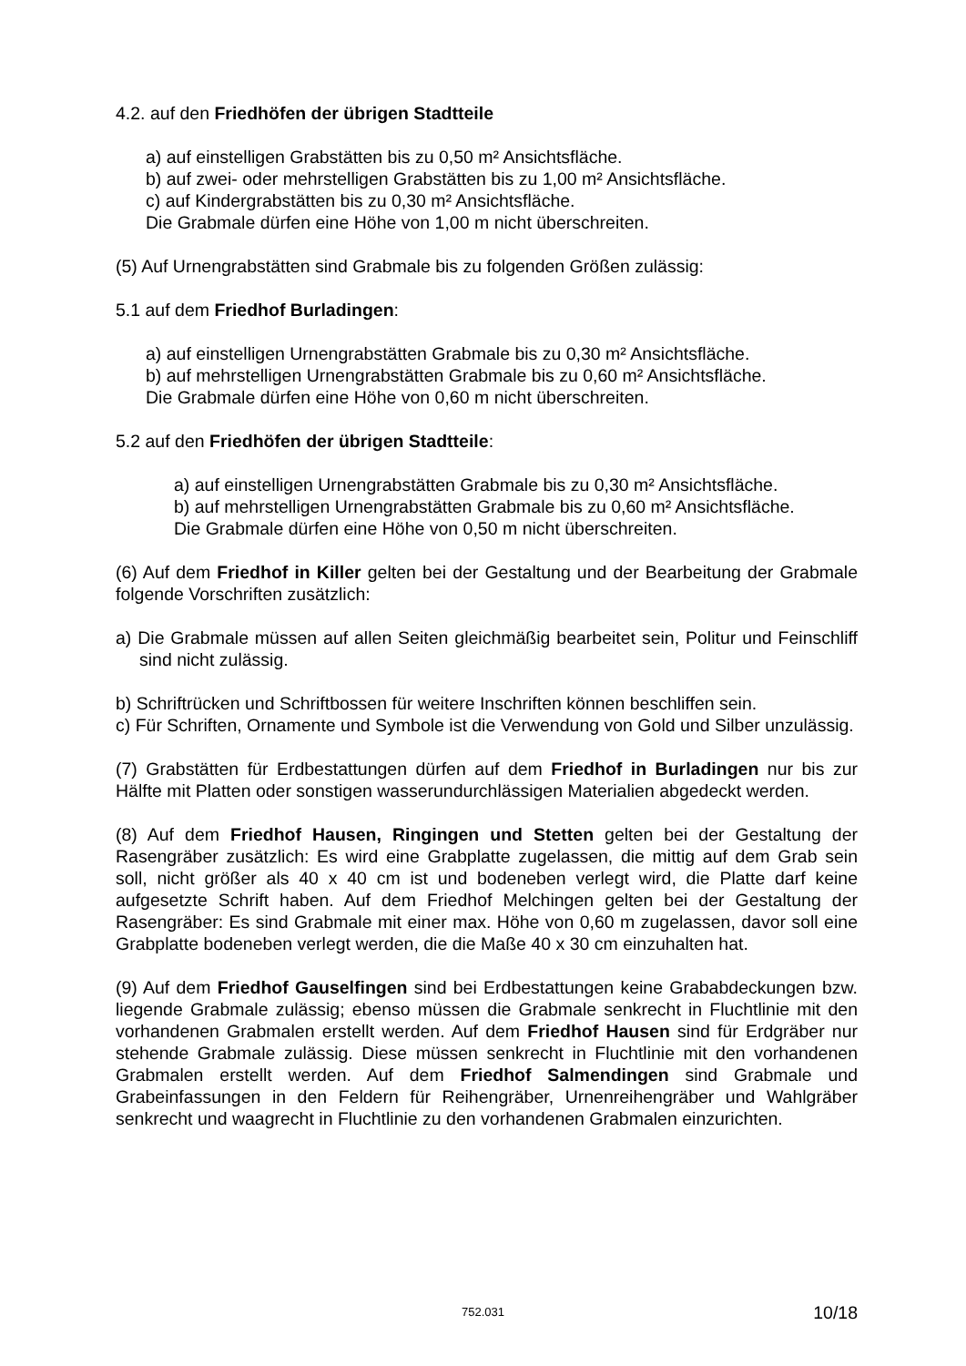4.2. auf den Friedhöfen der übrigen Stadtteile
a) auf einstelligen Grabstätten bis zu 0,50 m² Ansichtsfläche.
b) auf zwei- oder mehrstelligen Grabstätten bis zu 1,00 m² Ansichtsfläche.
c) auf Kindergrabstätten bis zu 0,30 m² Ansichtsfläche.
Die Grabmale dürfen eine Höhe von 1,00 m nicht überschreiten.
(5) Auf Urnengrabstätten sind Grabmale bis zu folgenden Größen zulässig:
5.1 auf dem Friedhof Burladingen:
a) auf einstelligen Urnengrabstätten Grabmale bis zu 0,30 m² Ansichtsfläche.
b) auf mehrstelligen Urnengrabstätten Grabmale bis zu 0,60 m² Ansichtsfläche.
Die Grabmale dürfen eine Höhe von 0,60 m nicht überschreiten.
5.2 auf den Friedhöfen der übrigen Stadtteile:
a) auf einstelligen Urnengrabstätten Grabmale bis zu 0,30 m² Ansichtsfläche.
b) auf mehrstelligen Urnengrabstätten Grabmale bis zu 0,60 m² Ansichtsfläche.
Die Grabmale dürfen eine Höhe von 0,50 m nicht überschreiten.
(6) Auf dem Friedhof in Killer gelten bei der Gestaltung und der Bearbeitung der Grabmale folgende Vorschriften zusätzlich:
a) Die Grabmale müssen auf allen Seiten gleichmäßig bearbeitet sein, Politur und Feinschliff sind nicht zulässig.
b) Schriftrücken und Schriftbossen für weitere Inschriften können beschliffen sein.
c) Für Schriften, Ornamente und Symbole ist die Verwendung von Gold und Silber unzulässig.
(7) Grabstätten für Erdbestattungen dürfen auf dem Friedhof in Burladingen nur bis zur Hälfte mit Platten oder sonstigen wasserundurchlässigen Materialien abgedeckt werden.
(8) Auf dem Friedhof Hausen, Ringingen und Stetten gelten bei der Gestaltung der Rasengräber zusätzlich: Es wird eine Grabplatte zugelassen, die mittig auf dem Grab sein soll, nicht größer als 40 x 40 cm ist und bodeneben verlegt wird, die Platte darf keine aufgesetzte Schrift haben. Auf dem Friedhof Melchingen gelten bei der Gestaltung der Rasengräber: Es sind Grabmale mit einer max. Höhe von 0,60 m zugelassen, davor soll eine Grabplatte bodeneben verlegt werden, die die Maße 40 x 30 cm einzuhalten hat.
(9) Auf dem Friedhof Gauselfingen sind bei Erdbestattungen keine Grababdeckungen bzw. liegende Grabmale zulässig; ebenso müssen die Grabmale senkrecht in Fluchtlinie mit den vorhandenen Grabmalen erstellt werden. Auf dem Friedhof Hausen sind für Erdgräber nur stehende Grabmale zulässig. Diese müssen senkrecht in Fluchtlinie mit den vorhandenen Grabmalen erstellt werden. Auf dem Friedhof Salmendingen sind Grabmale und Grabeinfassungen in den Feldern für Reihengräber, Urnenreihengräber und Wahlgräber senkrecht und waagrecht in Fluchtlinie zu den vorhandenen Grabmalen einzurichten.
752.031 10/18